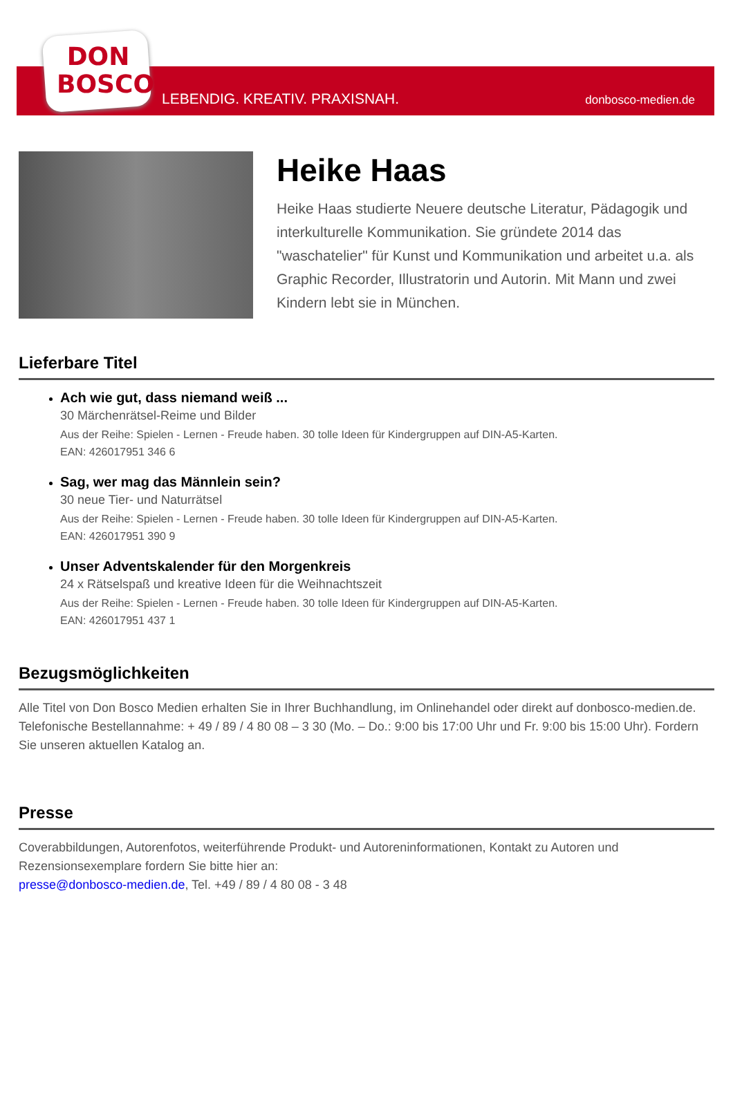DON
BOSCO
LEBENDIG. KREATIV. PRAXISNAH. donbosco-medien.de
Heike Haas
Heike Haas studierte Neuere deutsche Literatur, Pädagogik und interkulturelle Kommunikation. Sie gründete 2014 das "waschatelier" für Kunst und Kommunikation und arbeitet u.a. als Graphic Recorder, Illustratorin und Autorin. Mit Mann und zwei Kindern lebt sie in München.
Lieferbare Titel
Ach wie gut, dass niemand weiß ...
30 Märchenrätsel-Reime und Bilder
Aus der Reihe: Spielen - Lernen - Freude haben. 30 tolle Ideen für Kindergruppen auf DIN-A5-Karten.
EAN: 426017951 346 6
Sag, wer mag das Männlein sein?
30 neue Tier- und Naturrätsel
Aus der Reihe: Spielen - Lernen - Freude haben. 30 tolle Ideen für Kindergruppen auf DIN-A5-Karten.
EAN: 426017951 390 9
Unser Adventskalender für den Morgenkreis
24 x Rätselspaß und kreative Ideen für die Weihnachtszeit
Aus der Reihe: Spielen - Lernen - Freude haben. 30 tolle Ideen für Kindergruppen auf DIN-A5-Karten.
EAN: 426017951 437 1
Bezugsmöglichkeiten
Alle Titel von Don Bosco Medien erhalten Sie in Ihrer Buchhandlung, im Onlinehandel oder direkt auf donbosco-medien.de. Telefonische Bestellannahme: + 49 / 89 / 4 80 08 – 3 30 (Mo. – Do.: 9:00 bis 17:00 Uhr und Fr. 9:00 bis 15:00 Uhr). Fordern Sie unseren aktuellen Katalog an.
Presse
Coverabbildungen, Autorenfotos, weiterführende Produkt- und Autoreninformationen, Kontakt zu Autoren und Rezensionsexemplare fordern Sie bitte hier an:
presse@donbosco-medien.de, Tel. +49 / 89 / 4 80 08 - 3 48